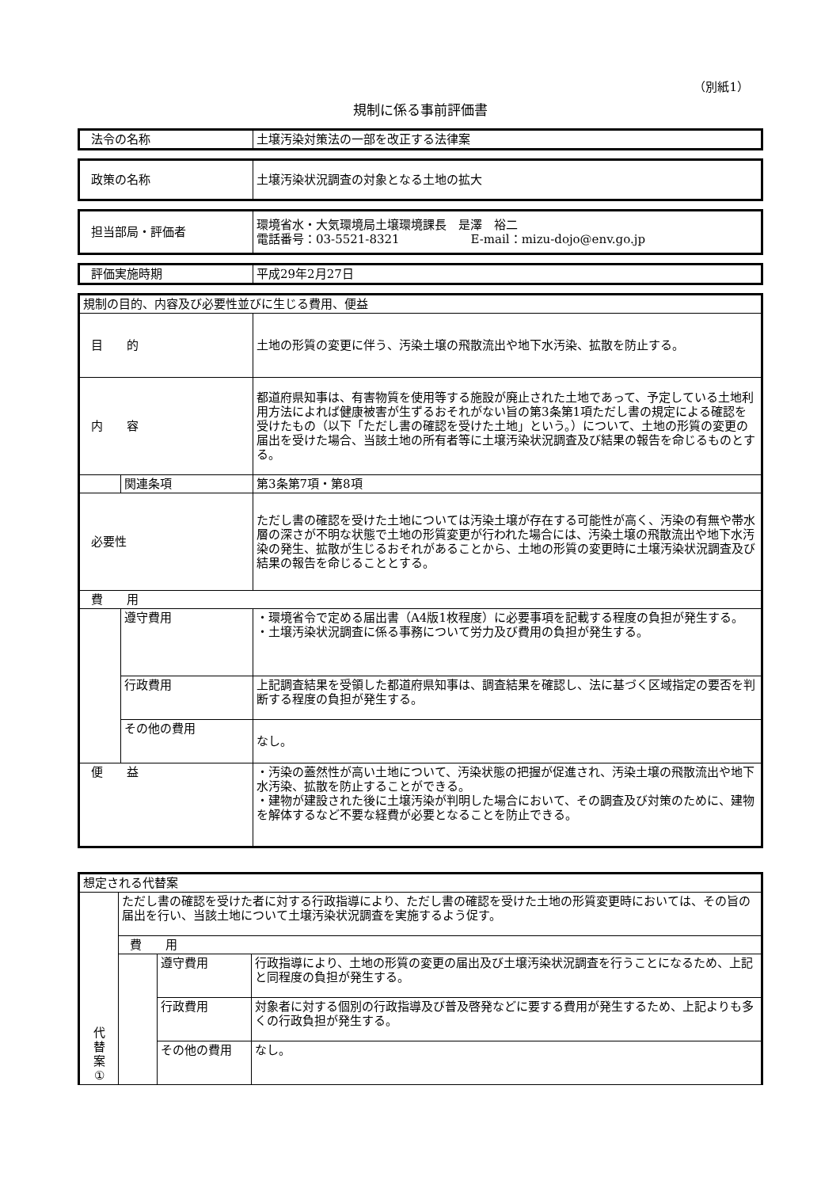（別紙1）
規制に係る事前評価書
| 法令の名称 | 土壌汚染対策法の一部を改正する法律案 |
| 政策の名称 | 土壌汚染状況調査の対象となる土地の拡大 |
| 担当部局・評価者 | 環境省水・大気環境局土壌環境課長 是澤 裕二 電話番号：03-5521-8321 E-mail：mizu-dojo@env.go.jp |
| 評価実施時期 | 平成29年2月27日 |
| 規制の目的、内容及び必要性並びに生じる費用、便益 | | |
| 目 的 | | 土地の形質の変更に伴う、汚染土壌の飛散流出や地下水汚染、拡散を防止する。 |
| 内 容 | | 都道府県知事は、有害物質を使用等する施設が廃止された土地であって、予定している土地利用方法によれば健康被害が生ずるおそれがない旨の第3条第1項ただし書の規定による確認を受けたもの（以下「ただし書の確認を受けた土地」という。）について、土地の形質の変更の届出を受けた場合、当該土地の所有者等に土壌汚染状況調査及び結果の報告を命じるものとする。 |
| | 関連条項 | 第3条第7項・第8項 |
| 必要性 | | ただし書の確認を受けた土地については汚染土壌が存在する可能性が高く、汚染の有無や帯水層の深さが不明な状態で土地の形質変更が行われた場合には、汚染土壌の飛散流出や地下水汚染の発生、拡散が生じるおそれがあることから、土地の形質の変更時に土壌汚染状況調査及び結果の報告を命じることとする。 |
| 費 用 | | |
| | 遵守費用 | ・環境省令で定める届出書（A4版1枚程度）に必要事項を記載する程度の負担が発生する。 ・土壌汚染状況調査に係る事務について労力及び費用の負担が発生する。 |
| | 行政費用 | 上記調査結果を受領した都道府県知事は、調査結果を確認し、法に基づく区域指定の要否を判断する程度の負担が発生する。 |
| | その他の費用 | なし。 |
| 便 益 | | ・汚染の蓋然性が高い土地について、汚染状態の把握が促進され、汚染土壌の飛散流出や地下水汚染、拡散を防止することができる。 ・建物が建設された後に土壌汚染が判明した場合において、その調査及び対策のために、建物を解体するなど不要な経費が必要となることを防止できる。 |
| 想定される代替案 | | | |
| 代 替 案 ① | ただし書の確認を受けた者に対する行政指導により、ただし書の確認を受けた土地の形質変更時においては、その旨の届出を行い、当該土地について土壌汚染状況調査を実施するよう促す。 | | |
| | 費 用 | | |
| | | 遵守費用 | 行政指導により、土地の形質の変更の届出及び土壌汚染状況調査を行うことになるため、上記と同程度の負担が発生する。 |
| | | 行政費用 | 対象者に対する個別の行政指導及び普及啓発などに要する費用が発生するため、上記よりも多くの行政負担が発生する。 |
| | | その他の費用 | なし。 |